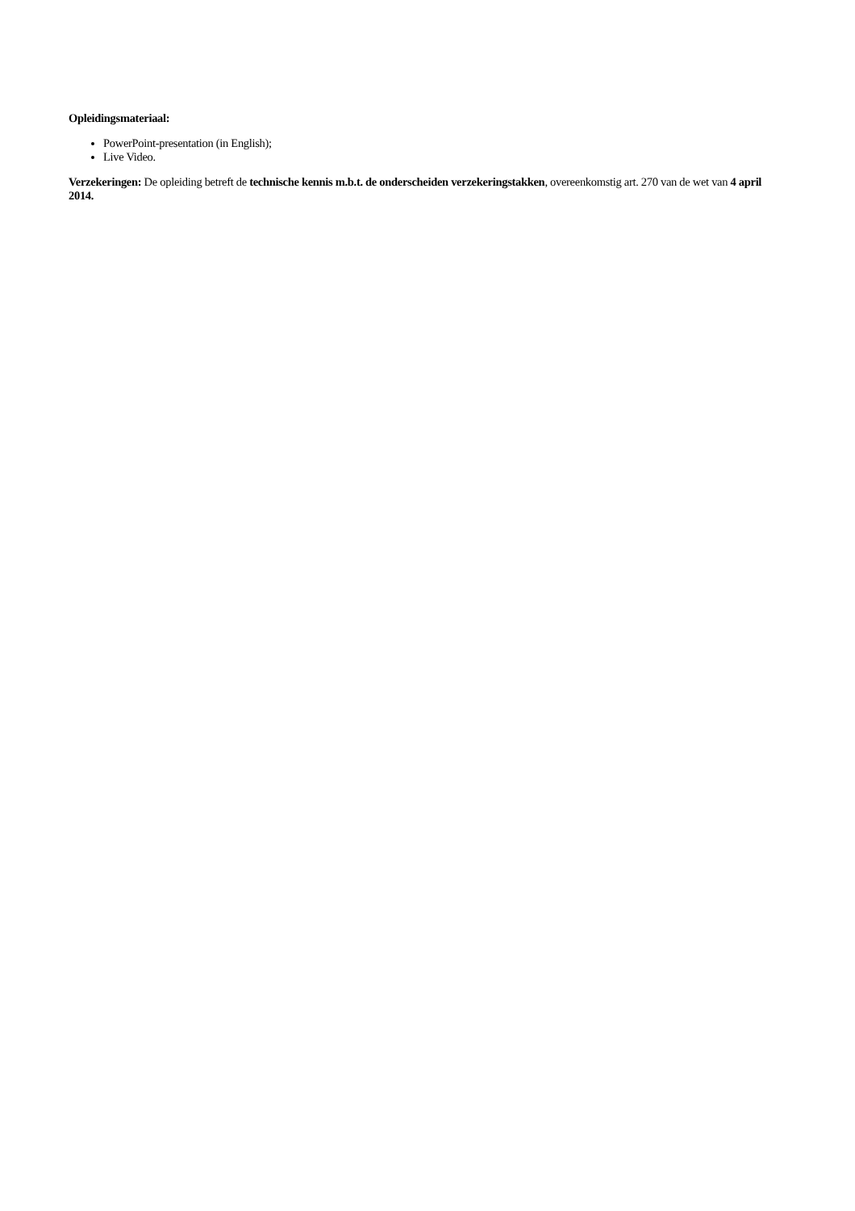Opleidingsmateriaal:
PowerPoint-presentation (in English);
Live Video.
Verzekeringen: De opleiding betreft de technische kennis m.b.t. de onderscheiden verzekeringstakken, overeenkomstig art. 270 van de wet van 4 april 2014.